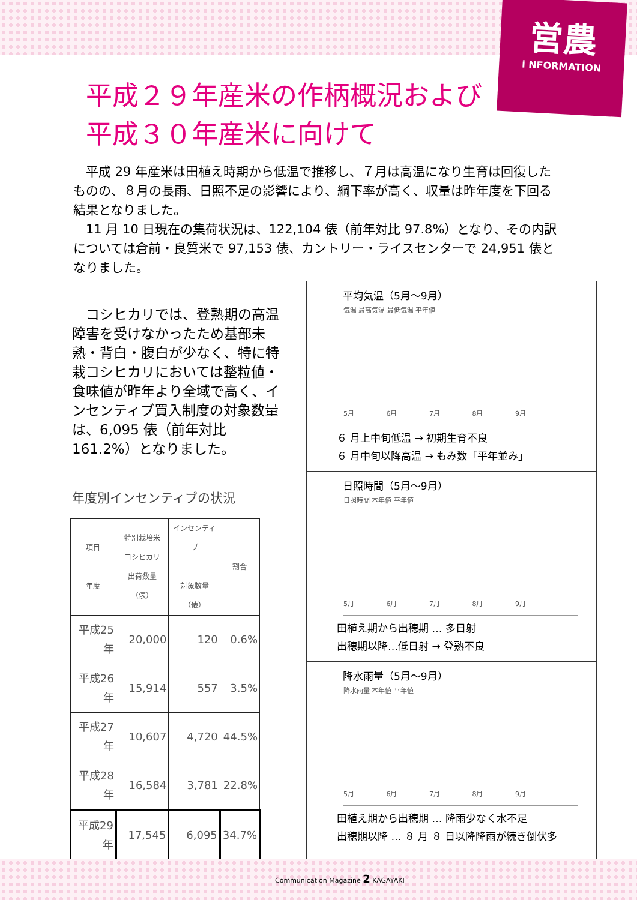営農
i NFORMATION
平成２９年産米の作柄概況および
平成３０年産米に向けて
平成 29 年産米は田植え時期から低温で推移し、７月は高温になり生育は回復したものの、８月の長雨、日照不足の影響により、綱下率が高く、収量は昨年度を下回る結果となりました。
11 月 10 日現在の集荷状況は、122,104 俵（前年対比 97.8%）となり、その内訳については倉前・良質米で 97,153 俵、カントリー・ライスセンターで 24,951 俵となりました。
コシヒカリでは、登熟期の高温障害を受けなかったため基部未熟・背白・腹白が少なく、特に特栽コシヒカリにおいては整粒値・食味値が昨年より全域で高く、インセンティブ買入制度の対象数量は、6,095 俵（前年対比 161.2%）となりました。
年度別インセンティブの状況
| 項目 年度 | 特別栽培米 コシヒカリ 出荷数量（俵） | インセンティブ 対象数量（俵） | 割合 |
| --- | --- | --- | --- |
| 平成25年 | 20,000 | 120 | 0.6% |
| 平成26年 | 15,914 | 557 | 3.5% |
| 平成27年 | 10,607 | 4,720 | 44.5% |
| 平成28年 | 16,584 | 3,781 | 22.8% |
| 平成29年 | 17,545 | 6,095 | 34.7% |
平均気温（5月～9月）
気温 最高気温 最低気温 平年値
5月 6月 7月 8月 9月
６ 月上中旬低温 → 初期生育不良
６ 月中旬以降高温 → もみ数「平年並み」
日照時間（5月～9月）
日照時間 本年値 平年値
5月 6月 7月 8月 9月
田植え期から出穂期 … 多日射
出穂期以降…低日射 → 登熟不良
降水雨量（5月～9月）
降水雨量 本年値 平年値
5月 6月 7月 8月 9月
田植え期から出穂期 … 降雨少なく水不足
出穂期以降 … ８ 月 ８ 日以降降雨が続き倒伏多
Communication Magazine 2 KAGAYAKI